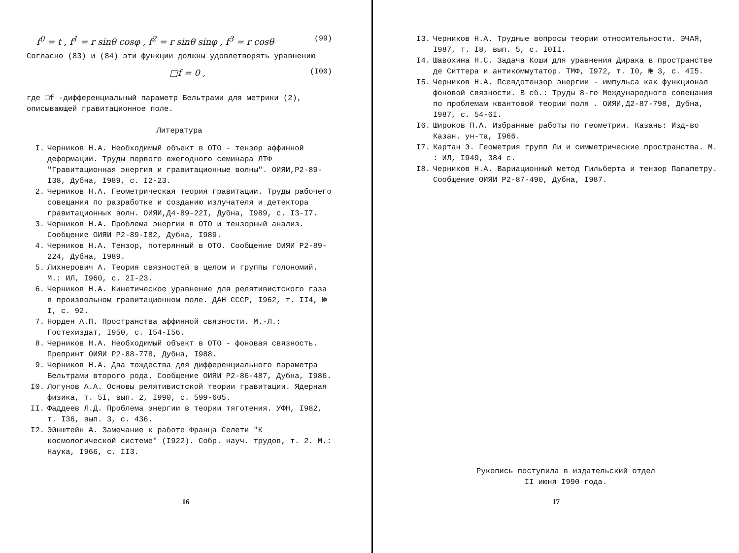f<sup>0</sup> = t , f<sup>1</sup> = r sinθ cosφ , f<sup>2</sup> = r sinθ sinφ , f<sup>3</sup> = r cosθ (99)
Согласно (83) и (84) эти функции должны удовлетворять уравнению
□f = 0 , (I00)
где □f -дифференциальный параметр Бельтрами для метрики (2), описывающей гравитационное поле.
Литература
I. Черников Н.А. Необходимый объект в ОТО - тензор аффинной деформации. Труды первого ежегодного семинара ЛТФ "Гравитационная энергия и гравитационные волны". ОИЯИ,Р2-89-I38, Дубна, I989, с. I2-23.
2. Черников Н.А. Геометрическая теория гравитации. Труды рабочего совещания по разработке и созданию излучателя и детектора гравитационных волн. ОИЯИ,Д4-89-22I, Дубна, I989, с. I3-I7.
3. Черников Н.А. Проблема энергии в ОТО и тензорный анализ. Сообщение ОИЯИ Р2-89-I82, Дубна, I989.
4. Черников Н.А. Тензор, потерянный в ОТО. Сообщение ОИЯИ Р2-89-224, Дубна, I989.
5. Лихнерович А. Теория связностей в целом и группы голономий. М.: ИЛ, I960, с. 2I-23.
6. Черников Н.А. Кинетическое уравнение для релятивистского газа в произвольном гравитационном поле. ДАН СССР, I962, т. II4, № I, с. 92.
7. Норден А.П. Пространства аффинной связности. М.-Л.: Гостехиздат, I950, с. I54-I56.
8. Черников Н.А. Необходимый объект в ОТО - фоновая связность. Препринт ОИЯИ Р2-88-778, Дубна, I988.
9. Черников Н.А. Два тождества для дифференциального параметра Бельтрами второго рода. Сообщение ОИЯИ Р2-86-487, Дубна, I986.
I0. Логунов А.А. Основы релятивистской теории гравитации. Ядерная физика, т. 5I, вып. 2, I990, с. 599-605.
II. Фаддеев Л.Д. Проблема энергии в теории тяготения. УФН, I982, т. I36, вып. 3, с. 436.
I2. Эйнштейн А. Замечание к работе Франца Селети "К космологической системе" (I922). Собр. науч. трудов, т. 2. М.: Наука, I966, с. II3.
16
I3. Черников Н.А. Трудные вопросы теории относительности. ЭЧАЯ, I987, т. I8, вып. 5, с. I0II.
I4. Шавохина Н.С. Задача Коши для уравнения Дирака в пространстве де Ситтера и антикоммутатор. ТМФ, I972, т. I0, № 3, с. 4I5.
I5. Черников Н.А. Псевдотензор энергии - импульса как функционал фоновой связности. В сб.: Труды 8-го Международного совещания по проблемам квантовой теории поля . ОИЯИ,Д2-87-798, Дубна, I987, с. 54-6I.
I6. Широков П.А. Избранные работы по геометрии. Казань: Изд-во Казан. ун-та, I966.
I7. Картан Э. Геометрия групп Ли и симметрические пространства. М. : ИЛ, I949, 384 с.
I8. Черников Н.А. Вариационный метод Гильберта и тензор Папапетру. Сообщение ОИЯИ Р2-87-490, Дубна, I987.
Рукопись поступила в издательский отдел
II июня I990 года.
17